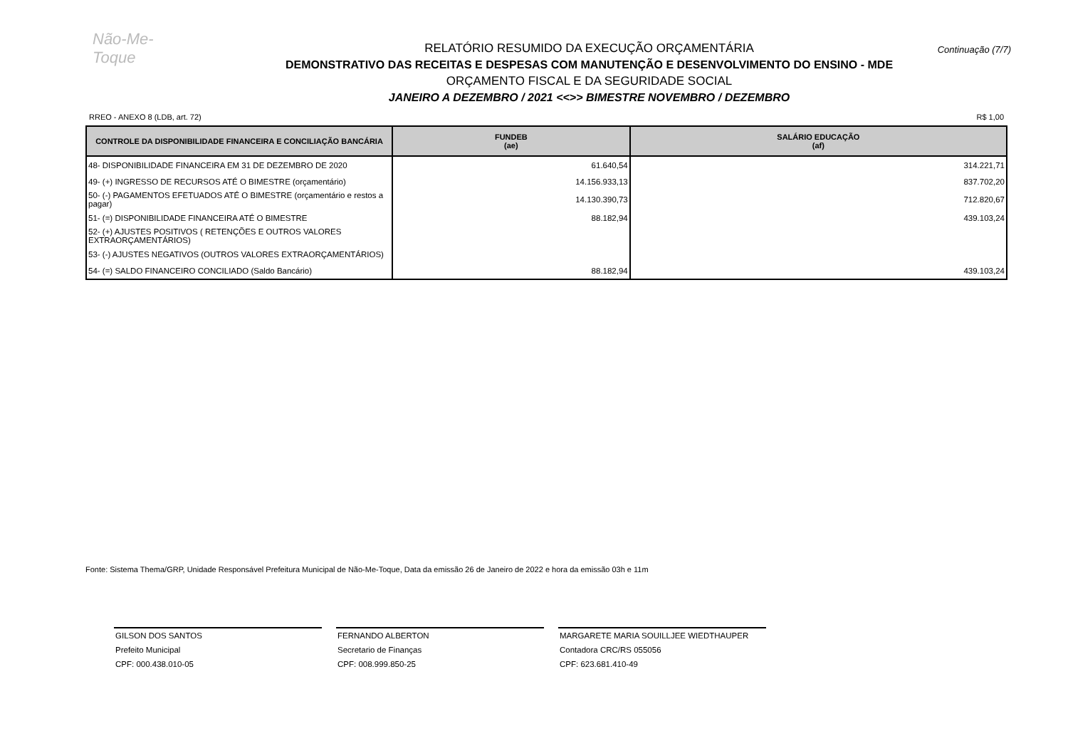Não-Me-Toque
Continuação (7/7)
RELATÓRIO RESUMIDO DA EXECUÇÃO ORÇAMENTÁRIA
DEMONSTRATIVO DAS RECEITAS E DESPESAS COM MANUTENÇÃO E DESENVOLVIMENTO DO ENSINO - MDE
ORÇAMENTO FISCAL E DA SEGURIDADE SOCIAL
JANEIRO A DEZEMBRO / 2021 <<>> BIMESTRE NOVEMBRO / DEZEMBRO
RREO - ANEXO 8 (LDB, art. 72) R$ 1,00
| CONTROLE DA DISPONIBILIDADE FINANCEIRA E CONCILIAÇÃO BANCÁRIA | FUNDEB (ae) | SALÁRIO EDUCAÇÃO (af) |
| --- | --- | --- |
| 48- DISPONIBILIDADE FINANCEIRA EM 31 DE DEZEMBRO DE 2020 | 61.640,54 | 314.221,71 |
| 49- (+) INGRESSO DE RECURSOS ATÉ O BIMESTRE (orçamentário) | 14.156.933,13 | 837.702,20 |
| 50- (-) PAGAMENTOS EFETUADOS ATÉ O BIMESTRE (orçamentário e restos a pagar) | 14.130.390,73 | 712.820,67 |
| 51- (=) DISPONIBILIDADE FINANCEIRA ATÉ O BIMESTRE | 88.182,94 | 439.103,24 |
| 52- (+) AJUSTES POSITIVOS ( RETENÇÕES E OUTROS VALORES EXTRAORÇAMENTÁRIOS) | | |
| 53- (-) AJUSTES NEGATIVOS (OUTROS VALORES EXTRAORÇAMENTÁRIOS) | | |
| 54- (=) SALDO FINANCEIRO CONCILIADO (Saldo Bancário) | 88.182,94 | 439.103,24 |
Fonte: Sistema Thema/GRP, Unidade Responsável Prefeitura Municipal de Não-Me-Toque, Data da emissão 26 de Janeiro de 2022 e hora da emissão 03h e 11m
GILSON DOS SANTOS
Prefeito Municipal
CPF: 000.438.010-05
FERNANDO ALBERTON
Secretario de Finanças
CPF: 008.999.850-25
MARGARETE MARIA SOUILLJEE WIEDTHAUPER
Contadora CRC/RS 055056
CPF: 623.681.410-49